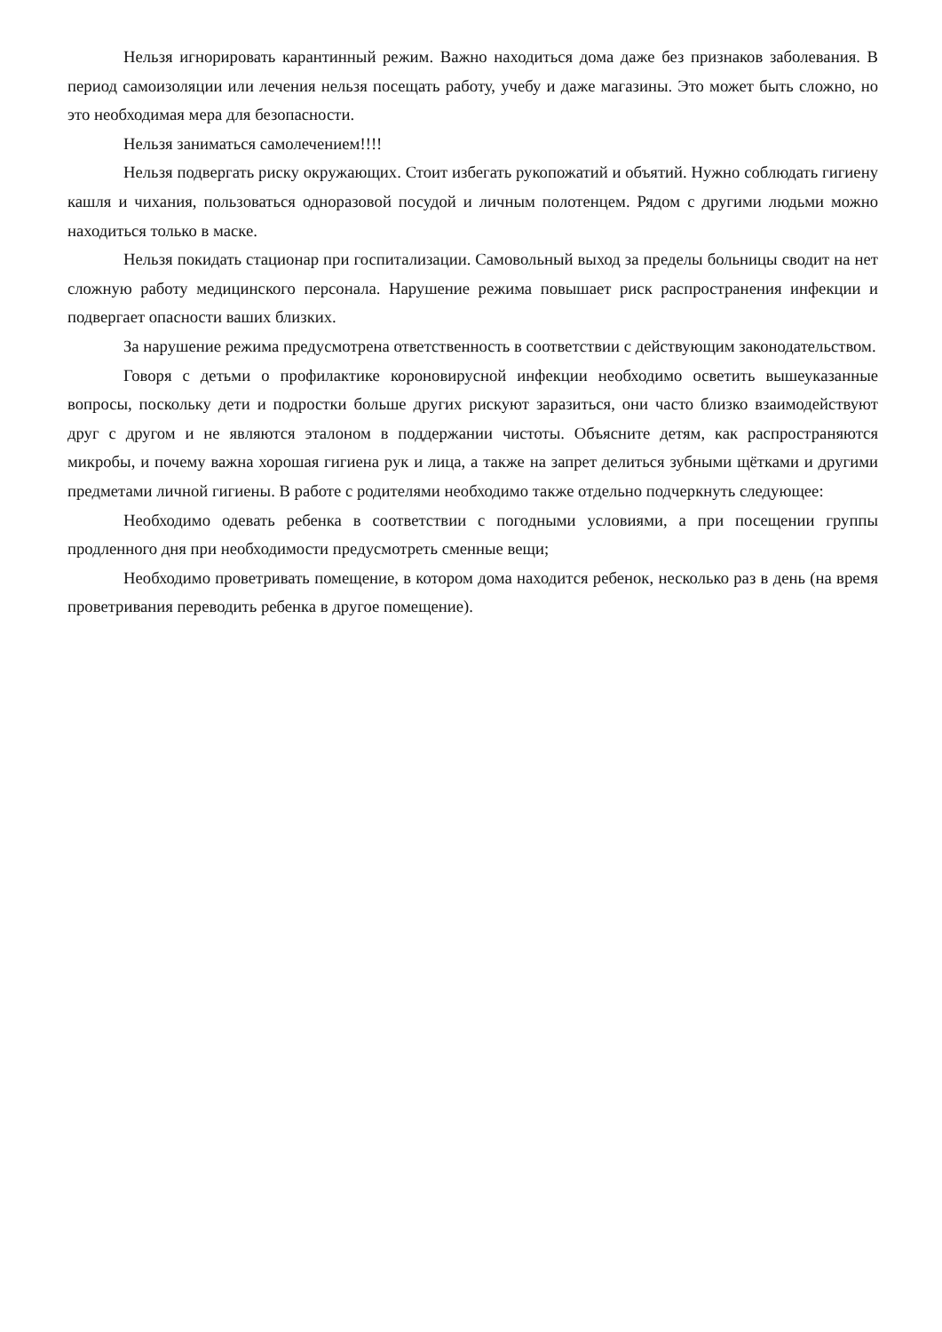Нельзя игнорировать карантинный режим. Важно находиться дома даже без признаков заболевания. В период самоизоляции или лечения нельзя посещать работу, учебу и даже магазины. Это может быть сложно, но это необходимая мера для безопасности.
Нельзя заниматься самолечением!!!!
Нельзя подвергать риску окружающих. Стоит избегать рукопожатий и объятий. Нужно соблюдать гигиену кашля и чихания, пользоваться одноразовой посудой и личным полотенцем. Рядом с другими людьми можно находиться только в маске.
Нельзя покидать стационар при госпитализации. Самовольный выход за пределы больницы сводит на нет сложную работу медицинского персонала. Нарушение режима повышает риск распространения инфекции и подвергает опасности ваших близких.
За нарушение режима предусмотрена ответственность в соответствии с действующим законодательством.
Говоря с детьми о профилактике короновирусной инфекции необходимо осветить вышеуказанные вопросы, поскольку дети и подростки больше других рискуют заразиться, они часто близко взаимодействуют друг с другом и не являются эталоном в поддержании чистоты. Объясните детям, как распространяются микробы, и почему важна хорошая гигиена рук и лица, а также на запрет делиться зубными щётками и другими предметами личной гигиены. В работе с родителями необходимо также отдельно подчеркнуть следующее:
Необходимо одевать ребенка в соответствии с погодными условиями, а при посещении группы продленного дня при необходимости предусмотреть сменные вещи;
Необходимо проветривать помещение, в котором дома находится ребенок, несколько раз в день (на время проветривания переводить ребенка в другое помещение).